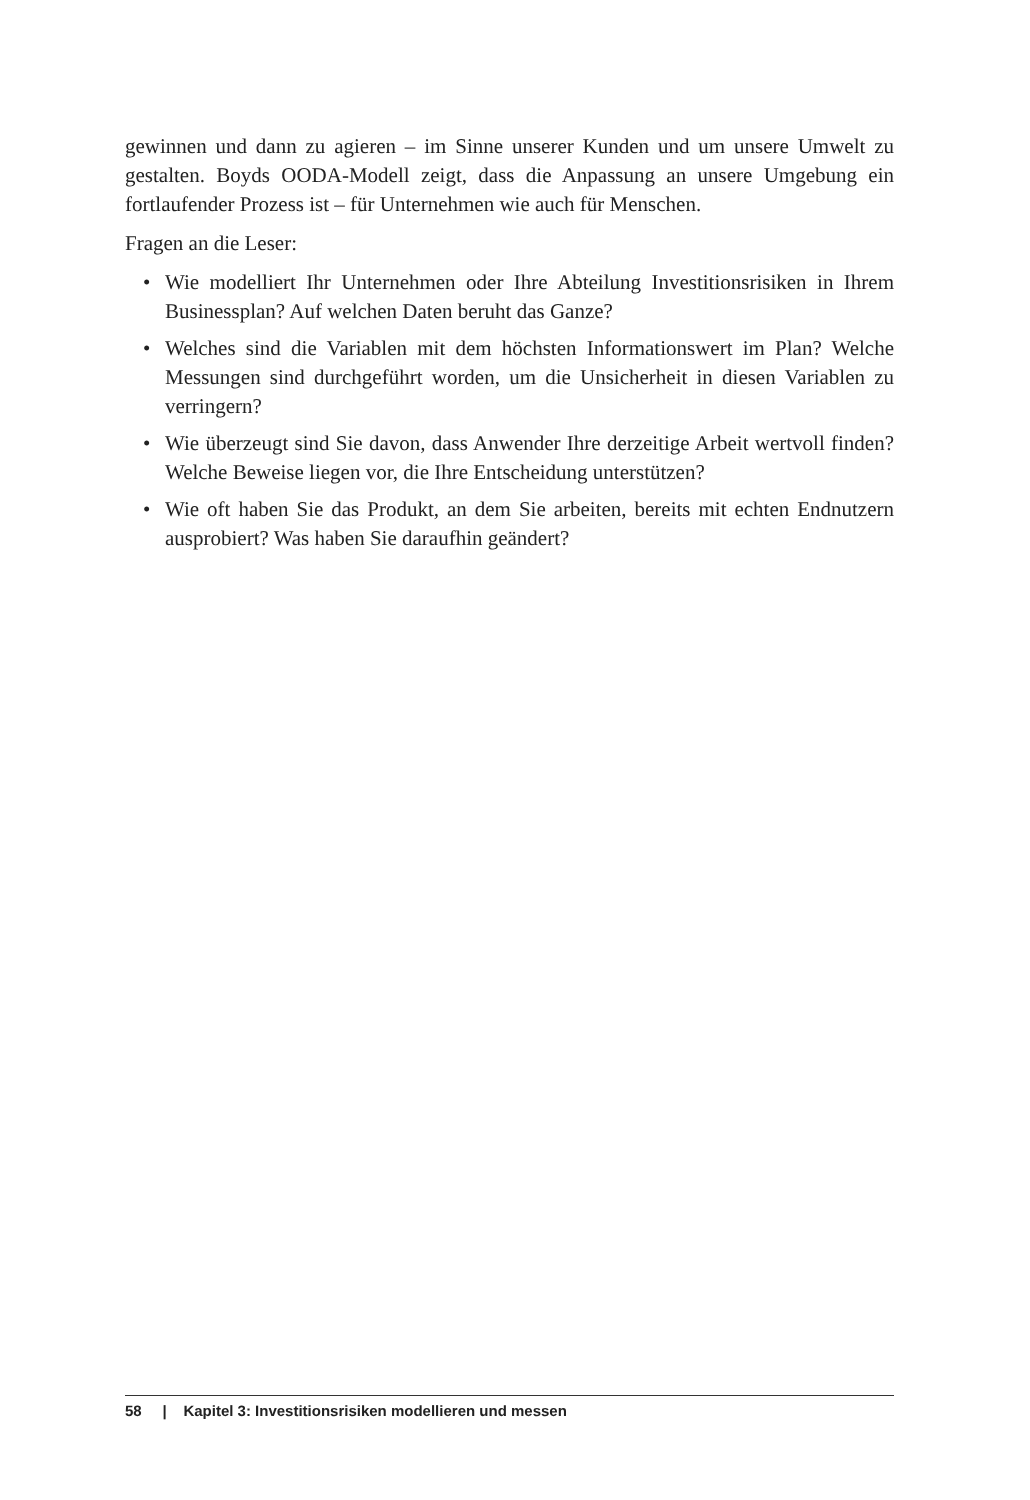gewinnen und dann zu agieren – im Sinne unserer Kunden und um unsere Umwelt zu gestalten. Boyds OODA-Modell zeigt, dass die Anpassung an unsere Umgebung ein fortlaufender Prozess ist – für Unternehmen wie auch für Menschen.
Fragen an die Leser:
• Wie modelliert Ihr Unternehmen oder Ihre Abteilung Investitionsrisiken in Ihrem Businessplan? Auf welchen Daten beruht das Ganze?
• Welches sind die Variablen mit dem höchsten Informationswert im Plan? Welche Messungen sind durchgeführt worden, um die Unsicherheit in diesen Variablen zu verringern?
• Wie überzeugt sind Sie davon, dass Anwender Ihre derzeitige Arbeit wertvoll finden? Welche Beweise liegen vor, die Ihre Entscheidung unterstützen?
• Wie oft haben Sie das Produkt, an dem Sie arbeiten, bereits mit echten Endnutzern ausprobiert? Was haben Sie daraufhin geändert?
58 | Kapitel 3: Investitionsrisiken modellieren und messen